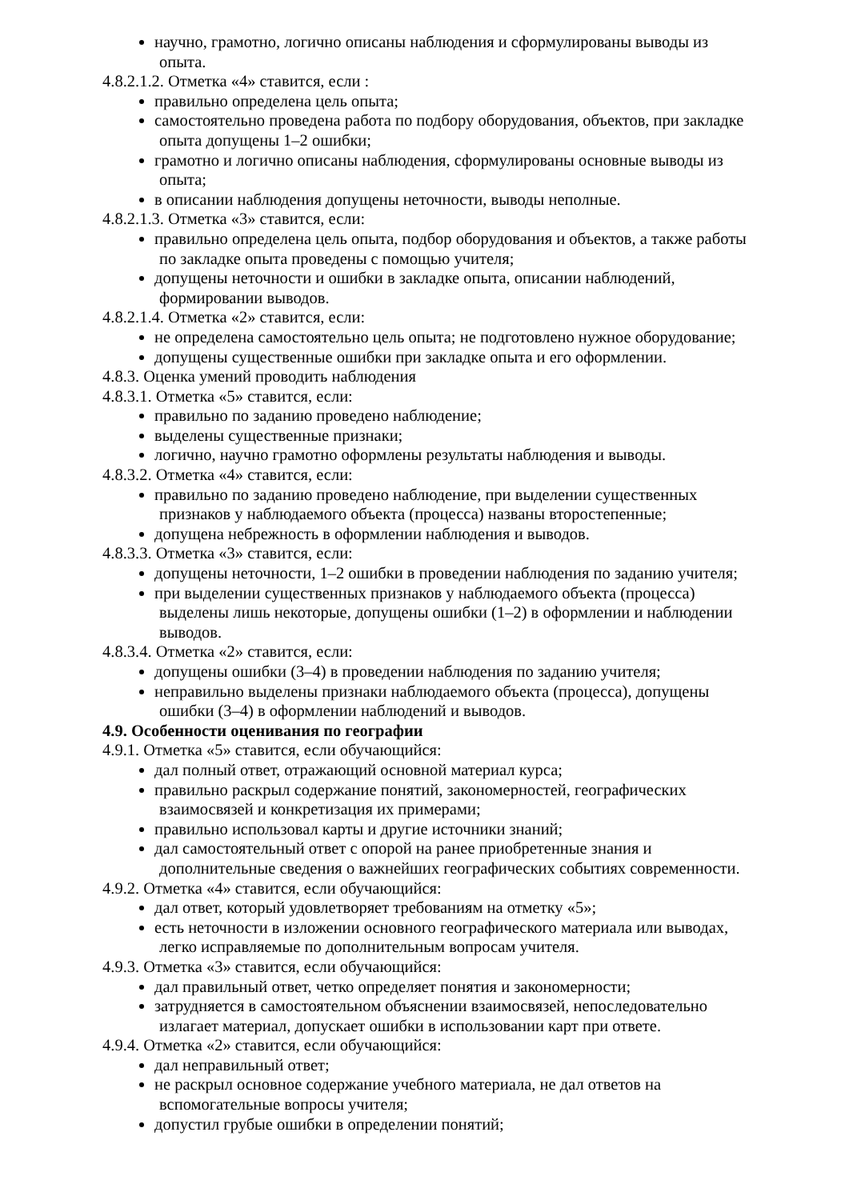научно, грамотно, логично описаны наблюдения и сформулированы выводы из
опыта.
4.8.2.1.2. Отметка «4» ставится, если :
правильно определена цель опыта;
самостоятельно проведена работа по подбору оборудования, объектов, при закладке
опыта допущены 1–2 ошибки;
грамотно и логично описаны наблюдения, сформулированы основные выводы из
опыта;
в описании наблюдения допущены неточности, выводы неполные.
4.8.2.1.3. Отметка «3» ставится, если:
правильно определена цель опыта, подбор оборудования и объектов, а также работы
по закладке опыта проведены с помощью учителя;
допущены неточности и ошибки в закладке опыта, описании наблюдений,
формировании выводов.
4.8.2.1.4. Отметка «2» ставится, если:
не определена самостоятельно цель опыта; не подготовлено нужное оборудование;
допущены существенные ошибки при закладке опыта и его оформлении.
4.8.3. Оценка умений проводить наблюдения
4.8.3.1. Отметка «5» ставится, если:
правильно по заданию проведено наблюдение;
выделены существенные признаки;
логично, научно грамотно оформлены результаты наблюдения и выводы.
4.8.3.2. Отметка «4» ставится, если:
правильно по заданию проведено наблюдение, при выделении существенных
признаков у наблюдаемого объекта (процесса) названы второстепенные;
допущена небрежность в оформлении наблюдения и выводов.
4.8.3.3. Отметка «3» ставится, если:
допущены неточности, 1–2 ошибки в проведении наблюдения по заданию учителя;
при выделении существенных признаков у наблюдаемого объекта (процесса)
выделены лишь некоторые, допущены ошибки (1–2) в оформлении и наблюдении
выводов.
4.8.3.4. Отметка «2» ставится, если:
допущены ошибки (3–4) в проведении наблюдения по заданию учителя;
неправильно выделены признаки наблюдаемого объекта (процесса), допущены
ошибки (3–4) в оформлении наблюдений и выводов.
4.9. Особенности оценивания по географии
4.9.1. Отметка «5» ставится, если обучающийся:
дал полный ответ, отражающий основной материал курса;
правильно раскрыл содержание понятий, закономерностей, географических
взаимосвязей и конкретизация их примерами;
правильно использовал карты и другие источники знаний;
дал самостоятельный ответ с опорой на ранее приобретенные знания и
дополнительные сведения о важнейших географических событиях современности.
4.9.2. Отметка «4» ставится, если обучающийся:
дал ответ, который удовлетворяет требованиям на отметку «5»;
есть неточности в изложении основного географического материала или выводах,
легко исправляемые по дополнительным вопросам учителя.
4.9.3. Отметка «3» ставится, если обучающийся:
дал правильный ответ, четко определяет понятия и закономерности;
затрудняется в самостоятельном объяснении взаимосвязей, непоследовательно
излагает материал, допускает ошибки в использовании карт при ответе.
4.9.4. Отметка «2» ставится, если обучающийся:
дал неправильный ответ;
не раскрыл основное содержание учебного материала, не дал ответов на
вспомогательные вопросы учителя;
допустил грубые ошибки в определении понятий;